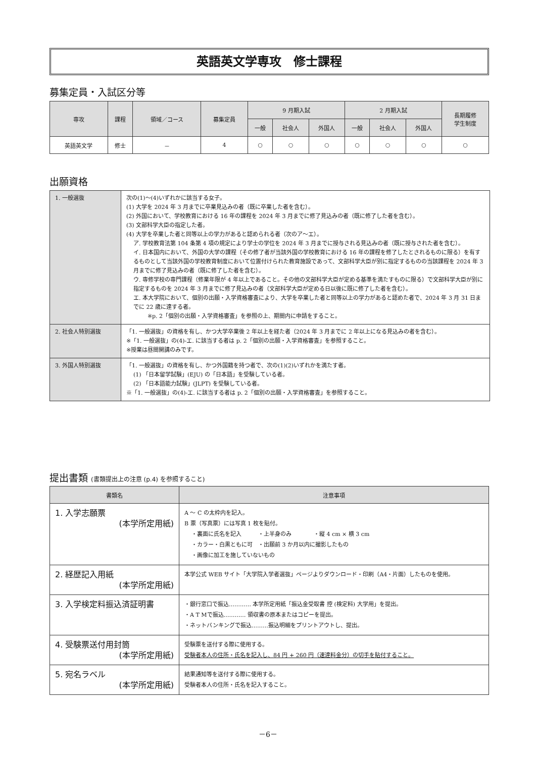英語英文学専攻　修士課程
募集定員・入試区分等
| 専攻 | 課程 | 領域／コース | 募集定員 | 9 月期入試 | | | 2 月期入試 | | | 長期履修 学生制度 |
| --- | --- | --- | --- | --- | --- | --- | --- | --- | --- | --- |
| | | | | 一般 | 社会人 | 外国人 | 一般 | 社会人 | 外国人 | |
| 英語英文学 | 修士 | － | 4 | ○ | ○ | ○ | ○ | ○ | ○ | ○ |
出願資格
| 1. 一般選抜 | 次の(1)～(4)いずれかに該当する女子。 (1) 大学を 2024 年 3 月までに卒業見込みの者（既に卒業した者を含む）。 (2) 外国において、学校教育における 16 年の課程を 2024 年 3 月までに修了見込みの者（既に修了した者を含む）。 (3) 文部科学大臣の指定した者。 (4) 大学を卒業した者と同等以上の学力があると認められる者（次のア～エ）。 ア. 学校教育法第 104 条第 4 項の規定により学士の学位を 2024 年 3 月までに授与される見込みの者（既に授与された者を含む）。 イ. 日本国内において、外国の大学の課程（その修了者が当該外国の学校教育における 16 年の課程を修了したとされるものに限る）を有するものとして当該外国の学校教育制度において位置付けられた教育施設であって、文部科学大臣が別に指定するものの当該課程を 2024 年 3 月までに修了見込みの者（既に修了した者を含む）。 ウ. 専修学校の専門課程（修業年限が 4 年以上であること。その他の文部科学大臣が定める基準を満たすものに限る）で文部科学大臣が別に指定するものを 2024 年 3 月までに修了見込みの者（文部科学大臣が定める日以後に既に修了した者を含む）。 エ. 本大学院において、個別の出願・入学資格審査により、大学を卒業した者と同等以上の学力があると認めた者で、2024 年 3 月 31 日までに 22 歳に達する者。 ※p. 2「個別の出願・入学資格審査」を参照の上、期間内に申請をすること。 |
| 2. 社会人特別選抜 | 「1. 一般選抜」の資格を有し、かつ大学卒業後 2 年以上を経た者（2024 年 3 月までに 2 年以上になる見込みの者を含む）。 ※「1. 一般選抜」の(4)-エ. に該当する者は p. 2「個別の出願・入学資格審査」を参照すること。 ※授業は昼間開講のみです。 |
| 3. 外国人特別選抜 | 「1. 一般選抜」の資格を有し、かつ外国籍を持つ者で、次の(1)(2)いずれかを満たす者。 (1) 「日本留学試験」(EJU) の「日本語」を受験している者。 (2) 「日本語能力試験」(JLPT) を受験している者。 ※「1. 一般選抜」の(4)-エ. に該当する者は p. 2「個別の出願・入学資格審査」を参照すること。 |
提出書類 (書類提出上の注意 (p.4) を参照すること)
| 書類名 | 注意事項 |
| --- | --- |
| 1. 入学志願票 (本学所定用紙) | A ～ C の太枠内を記入。 B 票（写真票）には写真 1 枚を貼付。 ・裏面に氏名を記入 ・上半身のみ ・縦 4 cm × 横 3 cm ・カラー・白黒ともに可 ・出願前 3 か月以内に撮影したもの ・画像に加工を施していないもの |
| 2. 経歴記入用紙 (本学所定用紙) | 本学公式 WEB サイト「大学院入学者選抜」ページよりダウンロード・印刷（A4・片面）したものを使用。 |
| 3. 入学検定料振込済証明書 | ・銀行窓口で振込………… 本学所定用紙「振込金受取書 控 (検定料) 大学用」を提出。 ・A T Mで振込………… 領収書の原本またはコピーを提出。 ・ネットバンキングで振込………振込明細をプリントアウトし、提出。 |
| 4. 受験票送付用封筒 (本学所定用紙) | 受験票を送付する際に使用する。 受験者本人の住所・氏名を記入し、84 円 + 260 円（速達料金分）の切手を貼付すること。 |
| 5. 宛名ラベル (本学所定用紙) | 結果通知等を送付する際に使用する。 受験者本人の住所・氏名を記入すること。 |
－6－